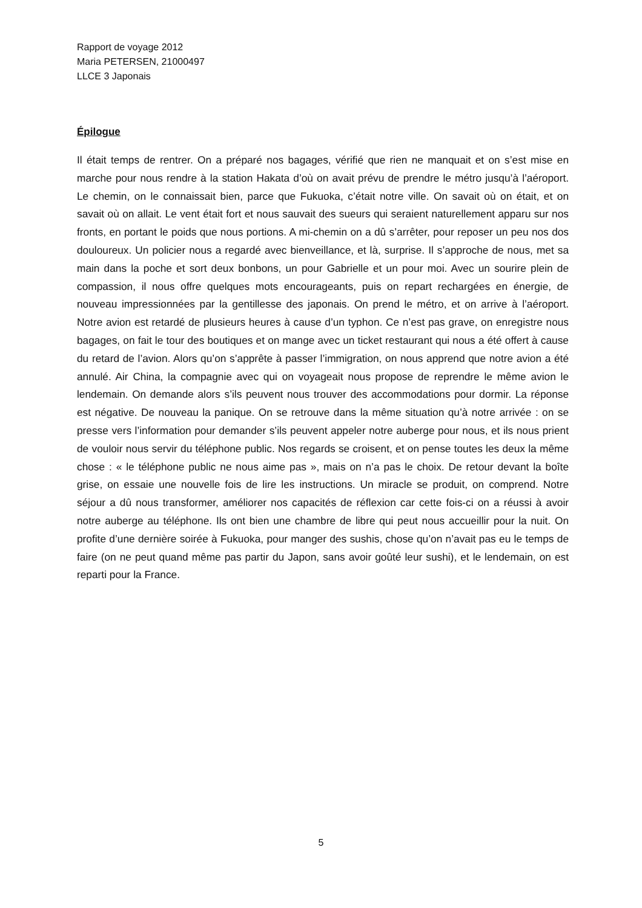Rapport de voyage 2012
Maria PETERSEN, 21000497
LLCE 3 Japonais
Épilogue
Il était temps de rentrer. On a préparé nos bagages, vérifié que rien ne manquait et on s’est mise en marche pour nous rendre à la station Hakata d’où on avait prévu de prendre le métro jusqu’à l’aéroport. Le chemin, on le connaissait bien, parce que Fukuoka, c’était notre ville. On savait où on était, et on savait où on allait. Le vent était fort et nous sauvait des sueurs qui seraient naturellement apparu sur nos fronts, en portant le poids que nous portions. A mi-chemin on a dû s’arrêter, pour reposer un peu nos dos douloureux. Un policier nous a regardé avec bienveillance, et là, surprise. Il s’approche de nous, met sa main dans la poche et sort deux bonbons, un pour Gabrielle et un pour moi. Avec un sourire plein de compassion, il nous offre quelques mots encourageants, puis on repart rechargées en énergie, de nouveau impressionnées par la gentillesse des japonais. On prend le métro, et on arrive à l’aéroport. Notre avion est retardé de plusieurs heures à cause d’un typhon. Ce n’est pas grave, on enregistre nous bagages, on fait le tour des boutiques et on mange avec un ticket restaurant qui nous a été offert à cause du retard de l’avion. Alors qu’on s’apprête à passer l’immigration, on nous apprend que notre avion a été annulé. Air China, la compagnie avec qui on voyageait nous propose de reprendre le même avion le lendemain. On demande alors s’ils peuvent nous trouver des accommodations pour dormir. La réponse est négative. De nouveau la panique. On se retrouve dans la même situation qu’à notre arrivée : on se presse vers l’information pour demander s’ils peuvent appeler notre auberge pour nous, et ils nous prient de vouloir nous servir du téléphone public. Nos regards se croisent, et on pense toutes les deux la même chose : « le téléphone public ne nous aime pas », mais on n’a pas le choix. De retour devant la boîte grise, on essaie une nouvelle fois de lire les instructions. Un miracle se produit, on comprend. Notre séjour a dû nous transformer, améliorer nos capacités de réflexion car cette fois-ci on a réussi à avoir notre auberge au téléphone. Ils ont bien une chambre de libre qui peut nous accueillir pour la nuit. On profite d’une dernière soirée à Fukuoka, pour manger des sushis, chose qu’on n’avait pas eu le temps de faire (on ne peut quand même pas partir du Japon, sans avoir goûté leur sushi), et le lendemain, on est reparti pour la France.
5